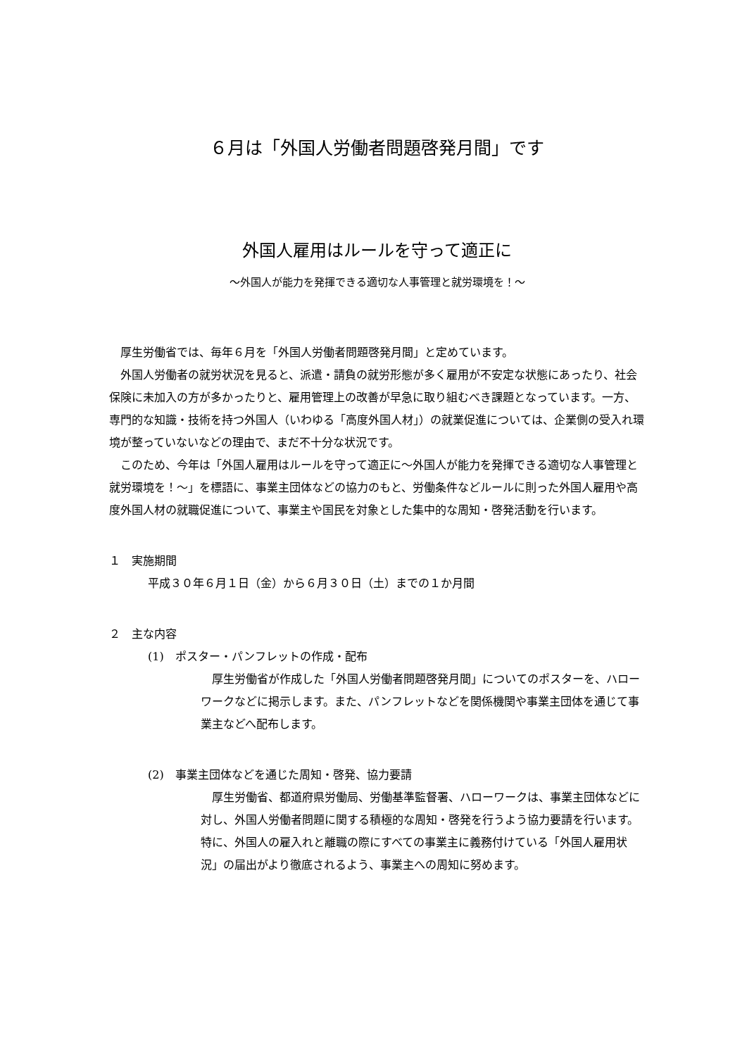６月は「外国人労働者問題啓発月間」です
外国人雇用はルールを守って適正に
～外国人が能力を発揮できる適切な人事管理と就労環境を！～
厚生労働省では、毎年６月を「外国人労働者問題啓発月間」と定めています。
外国人労働者の就労状況を見ると、派遣・請負の就労形態が多く雇用が不安定な状態にあったり、社会保険に未加入の方が多かったりと、雇用管理上の改善が早急に取り組むべき課題となっています。一方、専門的な知識・技術を持つ外国人（いわゆる「高度外国人材」）の就業促進については、企業側の受入れ環境が整っていないなどの理由で、まだ不十分な状況です。
このため、今年は「外国人雇用はルールを守って適正に～外国人が能力を発揮できる適切な人事管理と就労環境を！～」を標語に、事業主団体などの協力のもと、労働条件などルールに則った外国人雇用や高度外国人材の就職促進について、事業主や国民を対象とした集中的な周知・啓発活動を行います。
１　実施期間
平成３０年６月１日（金）から６月３０日（土）までの１か月間
２　主な内容
(1)　ポスター・パンフレットの作成・配布
厚生労働省が作成した「外国人労働者問題啓発月間」についてのポスターを、ハローワークなどに掲示します。また、パンフレットなどを関係機関や事業主団体を通じて事業主などへ配布します。
(2)　事業主団体などを通じた周知・啓発、協力要請
厚生労働省、都道府県労働局、労働基準監督署、ハローワークは、事業主団体などに対し、外国人労働者問題に関する積極的な周知・啓発を行うよう協力要請を行います。特に、外国人の雇入れと離職の際にすべての事業主に義務付けている「外国人雇用状況」の届出がより徹底されるよう、事業主への周知に努めます。